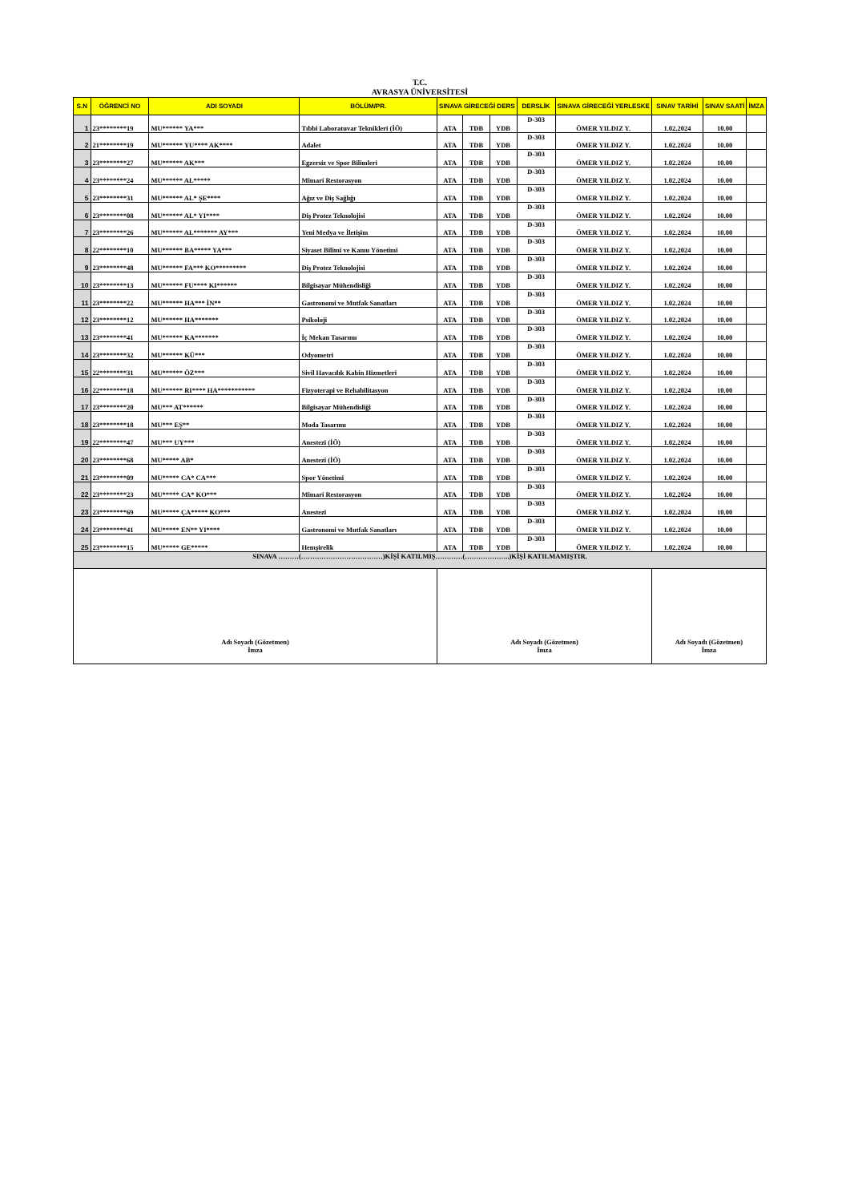T.C.
AVRASYA ÜNİVERSİTESİ
| S.N | ÖĞRENCİ NO | ADI SOYADI | BÖLÜM/PR. | SINAVA GİRECEĞİ DERS | | | DERSLİK | SINAVA GİRECEĞİ YERLESKE | SINAV TARİHİ | SINAV SAATİ | İMZA |
| --- | --- | --- | --- | --- | --- | --- | --- | --- | --- | --- | --- |
| 1 | 23********19 | MU****** YA*** | Tıbbi Laboratuvar Teknikleri (İÖ) | ATA | TDB | YDB | D-303 | ÖMER YILDIZ Y. | 1.02.2024 | 10.00 | |
| 2 | 21********19 | MU****** YU**** AK**** | Adalet | ATA | TDB | YDB | D-303 | ÖMER YILDIZ Y. | 1.02.2024 | 10.00 | |
| 3 | 23********27 | MU****** AK*** | Egzersiz ve Spor Bilimleri | ATA | TDB | YDB | D-303 | ÖMER YILDIZ Y. | 1.02.2024 | 10.00 | |
| 4 | 23********24 | MU****** AL***** | Mimari Restorasyon | ATA | TDB | YDB | D-303 | ÖMER YILDIZ Y. | 1.02.2024 | 10.00 | |
| 5 | 23********31 | MU****** AL* ŞE**** | Ağız ve Diş Sağlığı | ATA | TDB | YDB | D-303 | ÖMER YILDIZ Y. | 1.02.2024 | 10.00 | |
| 6 | 23********08 | MU****** AL* YI**** | Diş Protez Teknolojisi | ATA | TDB | YDB | D-303 | ÖMER YILDIZ Y. | 1.02.2024 | 10.00 | |
| 7 | 23********26 | MU****** AL******* AY*** | Yeni Medya ve İletişim | ATA | TDB | YDB | D-303 | ÖMER YILDIZ Y. | 1.02.2024 | 10.00 | |
| 8 | 22********10 | MU****** BA***** YA*** | Siyaset Bilimi ve Kamu Yönetimi | ATA | TDB | YDB | D-303 | ÖMER YILDIZ Y. | 1.02.2024 | 10.00 | |
| 9 | 23********48 | MU****** FA*** KO********* | Diş Protez Teknolojisi | ATA | TDB | YDB | D-303 | ÖMER YILDIZ Y. | 1.02.2024 | 10.00 | |
| 10 | 23********13 | MU****** FU**** KI****** | Bilgisayar Mühendisliği | ATA | TDB | YDB | D-303 | ÖMER YILDIZ Y. | 1.02.2024 | 10.00 | |
| 11 | 23********22 | MU****** HA*** İN** | Gastronomi ve Mutfak Sanatları | ATA | TDB | YDB | D-303 | ÖMER YILDIZ Y. | 1.02.2024 | 10.00 | |
| 12 | 23********12 | MU****** HA******* | Psikoloji | ATA | TDB | YDB | D-303 | ÖMER YILDIZ Y. | 1.02.2024 | 10.00 | |
| 13 | 23********41 | MU****** KA******* | İç Mekan Tasarımı | ATA | TDB | YDB | D-303 | ÖMER YILDIZ Y. | 1.02.2024 | 10.00 | |
| 14 | 23********32 | MU****** KÜ*** | Odyometri | ATA | TDB | YDB | D-303 | ÖMER YILDIZ Y. | 1.02.2024 | 10.00 | |
| 15 | 22********31 | MU****** ÖZ*** | Sivil Havacılık Kabin Hizmetleri | ATA | TDB | YDB | D-303 | ÖMER YILDIZ Y. | 1.02.2024 | 10.00 | |
| 16 | 22********18 | MU****** RI**** HA*********** | Fizyoterapi ve Rehabilitasyon | ATA | TDB | YDB | D-303 | ÖMER YILDIZ Y. | 1.02.2024 | 10.00 | |
| 17 | 23********20 | MU*** AT****** | Bilgisayar Mühendisliği | ATA | TDB | YDB | D-303 | ÖMER YILDIZ Y. | 1.02.2024 | 10.00 | |
| 18 | 23********18 | MU*** EŞ** | Moda Tasarımı | ATA | TDB | YDB | D-303 | ÖMER YILDIZ Y. | 1.02.2024 | 10.00 | |
| 19 | 22********47 | MU*** UY*** | Anestezi (İÖ) | ATA | TDB | YDB | D-303 | ÖMER YILDIZ Y. | 1.02.2024 | 10.00 | |
| 20 | 23********68 | MU***** AB* | Anestezi (İÖ) | ATA | TDB | YDB | D-303 | ÖMER YILDIZ Y. | 1.02.2024 | 10.00 | |
| 21 | 23********09 | MU***** CA* CA*** | Spor Yönetimi | ATA | TDB | YDB | D-303 | ÖMER YILDIZ Y. | 1.02.2024 | 10.00 | |
| 22 | 23********23 | MU***** CA* KO*** | Mimari Restorasyon | ATA | TDB | YDB | D-303 | ÖMER YILDIZ Y. | 1.02.2024 | 10.00 | |
| 23 | 23********69 | MU***** ÇA***** KO*** | Anestezi | ATA | TDB | YDB | D-303 | ÖMER YILDIZ Y. | 1.02.2024 | 10.00 | |
| 24 | 23********41 | MU***** EN** YI**** | Gastronomi ve Mutfak Sanatları | ATA | TDB | YDB | D-303 | ÖMER YILDIZ Y. | 1.02.2024 | 10.00 | |
| 25 | 23********15 | MU***** GE***** | Hemşirelik | ATA | TDB | YDB | D-303 | ÖMER YILDIZ Y. | 1.02.2024 | 10.00 | |
| SINAVA ………(………………………………)KİŞİ KATILMIŞ…………(………………..)KİŞİ KATILMAMIŞTIR. | | | | | | | | | | | |
| Adı Soyadı (Gözetmen) İmza | | | | Adı Soyadı (Gözetmen) İmza | | | | | Adı Soyadı (Gözetmen) İmza | | |